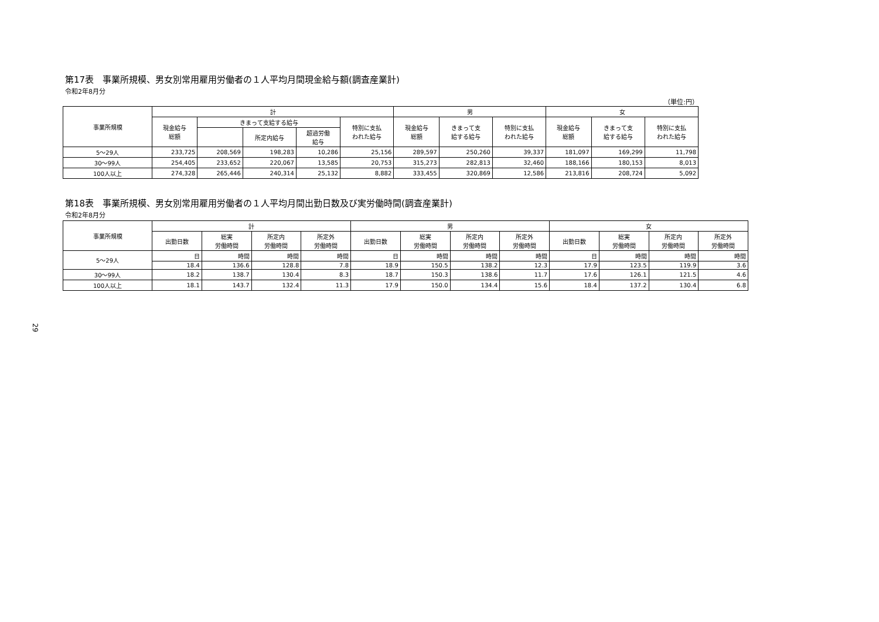第17表　事業所規模、男女別常用雇用労働者の１人平均月間現金給与額(調査産業計)
令和2年8月分
（単位:円）
| 事業所規模 | 計 | | | | | 男 | | | 女 | | |
| --- | --- | --- | --- | --- | --- | --- | --- | --- | --- | --- | --- |
| | 現金給与 総額 | きまって支給する給与 | | | 特別に支払 われた給与 | 現金給与 総額 | きまって支 給する給与 | 特別に支払 われた給与 | 現金給与 総額 | きまって支 給する給与 | 特別に支払 われた給与 |
| | | | 所定内給与 | 超過労働 給与 | | | | | | | |
| 5～29人 | 233,725 | 208,569 | 198,283 | 10,286 | 25,156 | 289,597 | 250,260 | 39,337 | 181,097 | 169,299 | 11,798 |
| 30～99人 | 254,405 | 233,652 | 220,067 | 13,585 | 20,753 | 315,273 | 282,813 | 32,460 | 188,166 | 180,153 | 8,013 |
| 100人以上 | 274,328 | 265,446 | 240,314 | 25,132 | 8,882 | 333,455 | 320,869 | 12,586 | 213,816 | 208,724 | 5,092 |
第18表　事業所規模、男女別常用雇用労働者の１人平均月間出勤日数及び実労働時間(調査産業計)
令和2年8月分
| 事業所規模 | 計 | | | | 男 | | | | 女 | | | |
| --- | --- | --- | --- | --- | --- | --- | --- | --- | --- | --- | --- | --- |
| | 出勤日数 | 総実 労働時間 | 所定内 労働時間 | 所定外 労働時間 | 出勤日数 | 総実 労働時間 | 所定内 労働時間 | 所定外 労働時間 | 出勤日数 | 総実 労働時間 | 所定内 労働時間 | 所定外 労働時間 |
| 5～29人 | 日 | 時間 | 時間 | 時間 | 日 | 時間 | 時間 | 時間 | 日 | 時間 | 時間 | 時間 |
| | 18.4 | 136.6 | 128.8 | 7.8 | 18.9 | 150.5 | 138.2 | 12.3 | 17.9 | 123.5 | 119.9 | 3.6 |
| 30～99人 | 18.2 | 138.7 | 130.4 | 8.3 | 18.7 | 150.3 | 138.6 | 11.7 | 17.6 | 126.1 | 121.5 | 4.6 |
| 100人以上 | 18.1 | 143.7 | 132.4 | 11.3 | 17.9 | 150.0 | 134.4 | 15.6 | 18.4 | 137.2 | 130.4 | 6.8 |
29